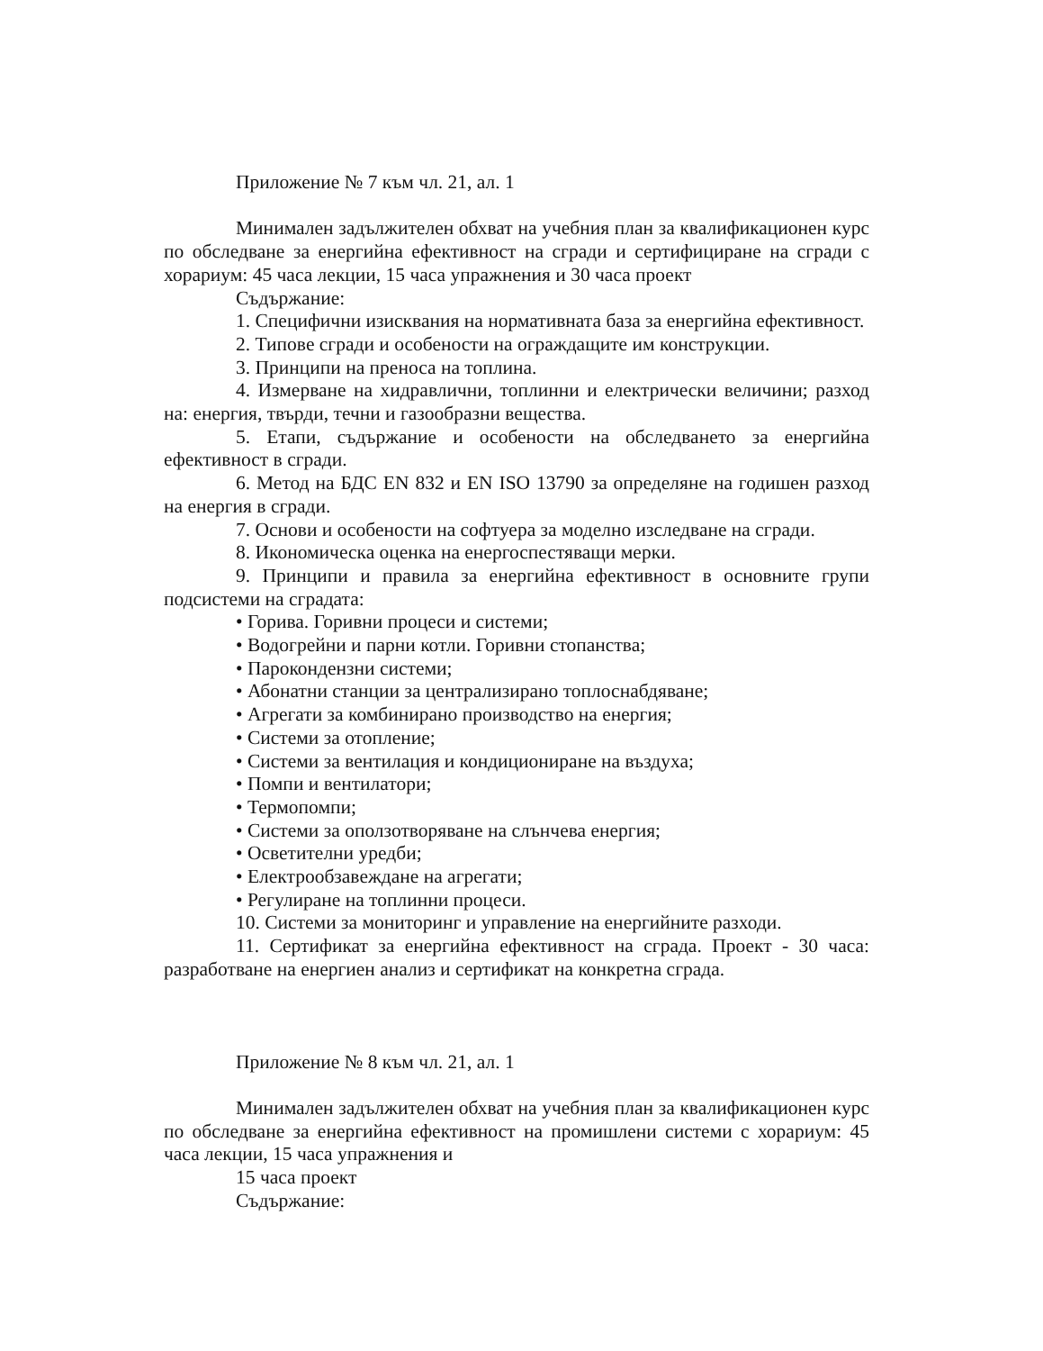Приложение № 7 към чл. 21, ал. 1
Минимален задължителен обхват на учебния план за квалификационен курс по обследване за енергийна ефективност на сгради и сертифициране на сгради с хорариум: 45 часа лекции, 15 часа упражнения и 30 часа проект
Съдържание:
1. Специфични изисквания на нормативната база за енергийна ефективност.
2. Типове сгради и особености на ограждащите им конструкции.
3. Принципи на преноса на топлина.
4. Измерване на хидравлични, топлинни и електрически величини; разход на: енергия, твърди, течни и газообразни вещества.
5. Етапи, съдържание и особености на обследването за енергийна ефективност в сгради.
6. Метод на БДС EN 832 и EN ISO 13790 за определяне на годишен разход на енергия в сгради.
7. Основи и особености на софтуера за моделно изследване на сгради.
8. Икономическа оценка на енергоспестяващи мерки.
9. Принципи и правила за енергийна ефективност в основните групи подсистеми на сградата:
• Горива. Горивни процеси и системи;
• Водогрейни и парни котли. Горивни стопанства;
• Парокондензни системи;
• Абонатни станции за централизирано топлоснабдяване;
• Агрегати за комбинирано производство на енергия;
• Системи за отопление;
• Системи за вентилация и кондициониране на въздуха;
• Помпи и вентилатори;
• Термопомпи;
• Системи за оползотворяване на слънчева енергия;
• Осветителни уредби;
• Електрообзавеждане на агрегати;
• Регулиране на топлинни процеси.
10. Системи за мониторинг и управление на енергийните разходи.
11. Сертификат за енергийна ефективност на сграда. Проект - 30 часа: разработване на енергиен анализ и сертификат на конкретна сграда.
Приложение № 8 към чл. 21, ал. 1
Минимален задължителен обхват на учебния план за квалификационен курс по обследване за енергийна ефективност на промишлени системи с хорариум: 45 часа лекции, 15 часа упражнения и
15 часа проект
Съдържание: